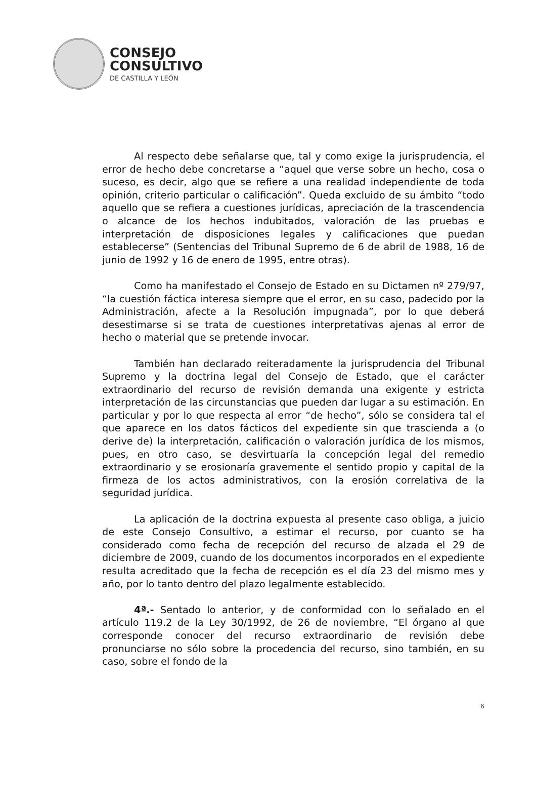CONSEJO
CONSULTIVO
DE CASTILLA Y LEÓN
Al respecto debe señalarse que, tal y como exige la jurisprudencia, el error de hecho debe concretarse a “aquel que verse sobre un hecho, cosa o suceso, es decir, algo que se refiere a una realidad independiente de toda opinión, criterio particular o calificación”. Queda excluido de su ámbito “todo aquello que se refiera a cuestiones jurídicas, apreciación de la trascendencia o alcance de los hechos indubitados, valoración de las pruebas e interpretación de disposiciones legales y calificaciones que puedan establecerse” (Sentencias del Tribunal Supremo de 6 de abril de 1988, 16 de junio de 1992 y 16 de enero de 1995, entre otras).
Como ha manifestado el Consejo de Estado en su Dictamen nº 279/97, “la cuestión fáctica interesa siempre que el error, en su caso, padecido por la Administración, afecte a la Resolución impugnada”, por lo que deberá desestimarse si se trata de cuestiones interpretativas ajenas al error de hecho o material que se pretende invocar.
También han declarado reiteradamente la jurisprudencia del Tribunal Supremo y la doctrina legal del Consejo de Estado, que el carácter extraordinario del recurso de revisión demanda una exigente y estricta interpretación de las circunstancias que pueden dar lugar a su estimación. En particular y por lo que respecta al error “de hecho”, sólo se considera tal el que aparece en los datos fácticos del expediente sin que trascienda a (o derive de) la interpretación, calificación o valoración jurídica de los mismos, pues, en otro caso, se desvirtuaría la concepción legal del remedio extraordinario y se erosionaría gravemente el sentido propio y capital de la firmeza de los actos administrativos, con la erosión correlativa de la seguridad jurídica.
La aplicación de la doctrina expuesta al presente caso obliga, a juicio de este Consejo Consultivo, a estimar el recurso, por cuanto se ha considerado como fecha de recepción del recurso de alzada el 29 de diciembre de 2009, cuando de los documentos incorporados en el expediente resulta acreditado que la fecha de recepción es el día 23 del mismo mes y año, por lo tanto dentro del plazo legalmente establecido.
4ª.- Sentado lo anterior, y de conformidad con lo señalado en el artículo 119.2 de la Ley 30/1992, de 26 de noviembre, “El órgano al que corresponde conocer del recurso extraordinario de revisión debe pronunciarse no sólo sobre la procedencia del recurso, sino también, en su caso, sobre el fondo de la
6